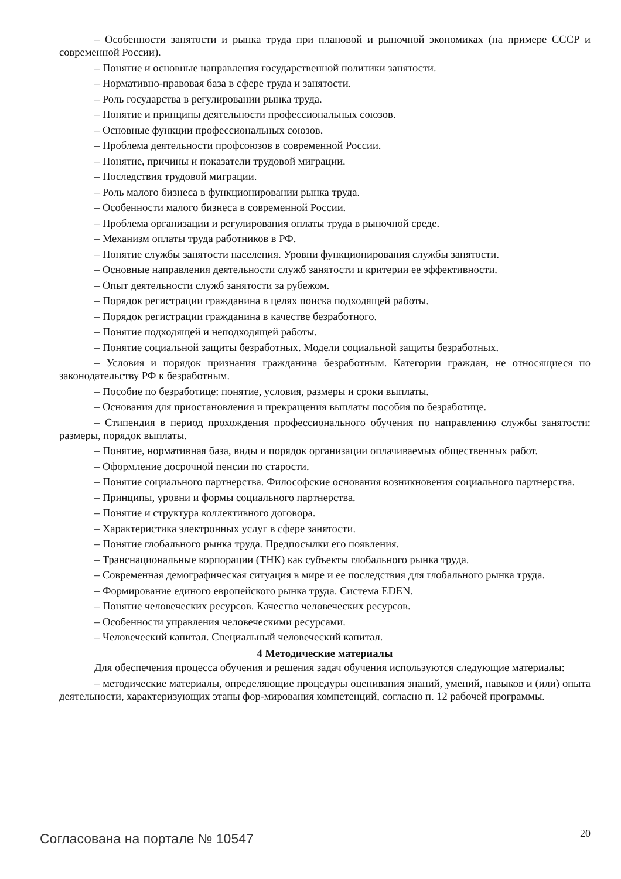– Особенности занятости и рынка труда при плановой и рыночной экономиках (на примере СССР и современной России).
– Понятие и основные направления государственной политики занятости.
– Нормативно-правовая база в сфере труда и занятости.
– Роль государства в регулировании рынка труда.
– Понятие и принципы деятельности профессиональных союзов.
– Основные функции профессиональных союзов.
– Проблема деятельности профсоюзов в современной России.
– Понятие, причины и показатели трудовой миграции.
– Последствия трудовой миграции.
– Роль малого бизнеса в функционировании рынка труда.
– Особенности малого бизнеса в современной России.
– Проблема организации и регулирования оплаты труда в рыночной среде.
– Механизм оплаты труда работников в РФ.
– Понятие службы занятости населения. Уровни функционирования службы занятости.
– Основные направления деятельности служб занятости и критерии ее эффективности.
– Опыт деятельности служб занятости за рубежом.
– Порядок регистрации гражданина в целях поиска подходящей работы.
– Порядок регистрации гражданина в качестве безработного.
– Понятие подходящей и неподходящей работы.
– Понятие социальной защиты безработных. Модели социальной защиты безработных.
– Условия и порядок признания гражданина безработным. Категории граждан, не относящиеся по законодательству РФ к безработным.
– Пособие по безработице: понятие, условия, размеры и сроки выплаты.
– Основания для приостановления и прекращения выплаты пособия по безработице.
– Стипендия в период прохождения профессионального обучения по направлению службы занятости: размеры, порядок выплаты.
– Понятие, нормативная база, виды и порядок организации оплачиваемых общественных работ.
– Оформление досрочной пенсии по старости.
– Понятие социального партнерства. Философские основания возникновения социального партнерства.
– Принципы, уровни и формы социального партнерства.
– Понятие и структура коллективного договора.
– Характеристика электронных услуг в сфере занятости.
– Понятие глобального рынка труда. Предпосылки его появления.
– Транснациональные корпорации (ТНК) как субъекты глобального рынка труда.
– Современная демографическая ситуация в мире и ее последствия для глобального рынка труда.
– Формирование единого европейского рынка труда. Система EDEN.
– Понятие человеческих ресурсов. Качество человеческих ресурсов.
– Особенности управления человеческими ресурсами.
– Человеческий капитал. Специальный человеческий капитал.
4 Методические материалы
Для обеспечения процесса обучения и решения задач обучения используются следующие материалы:
– методические материалы, определяющие процедуры оценивания знаний, умений, навыков и (или) опыта деятельности, характеризующих этапы фор-мирования компетенций, согласно п. 12 рабочей программы.
Согласована на портале № 10547 20